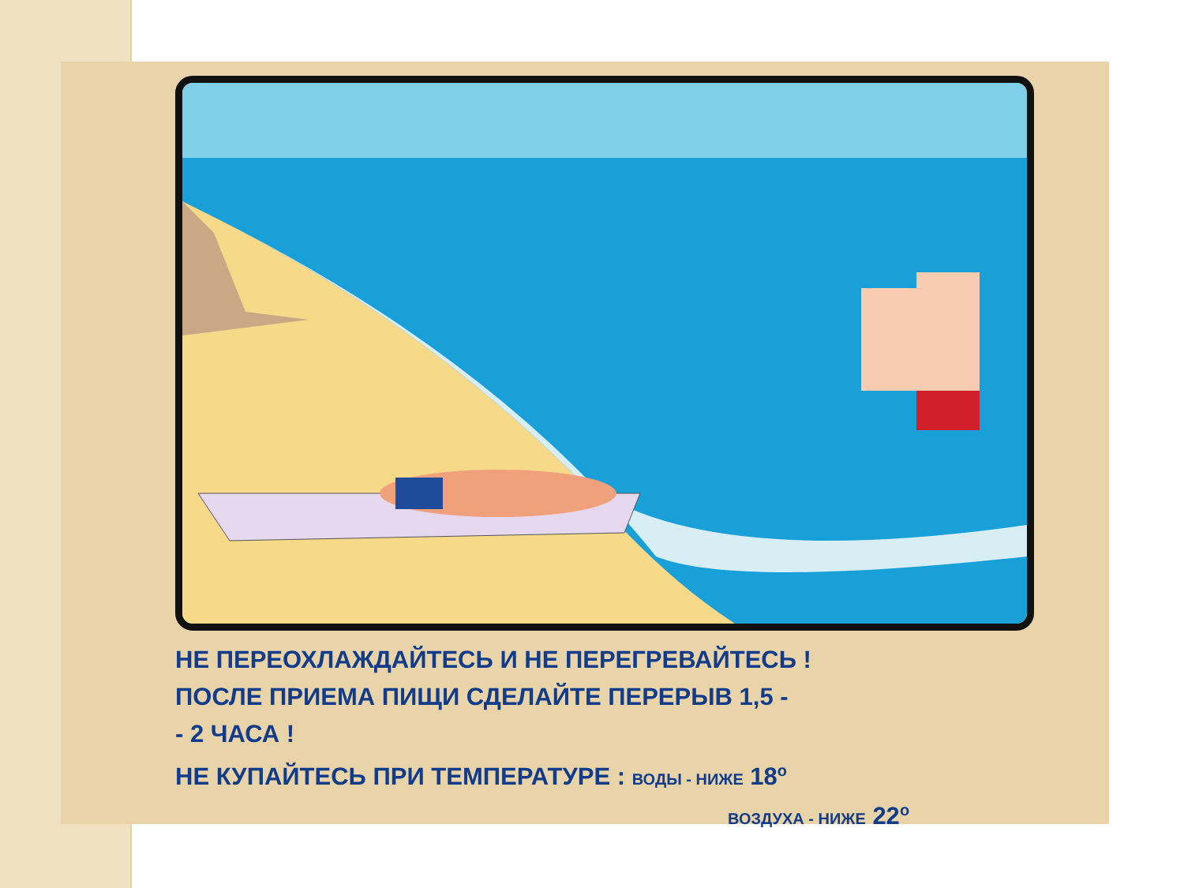НЕ ПЕРЕОХЛАЖДАЙТЕСЬ И НЕ ПЕРЕГРЕВАЙТЕСЬ !
ПОСЛЕ ПРИЕМА ПИЩИ СДЕЛАЙТЕ ПЕРЕРЫВ 1,5 -
- 2 ЧАСА !
НЕ КУПАЙТЕСЬ ПРИ ТЕМПЕРАТУРЕ : ВОДЫ - НИЖЕ 18<sup>o</sup>
ВОЗДУХА - НИЖЕ 22<sup>o</sup>